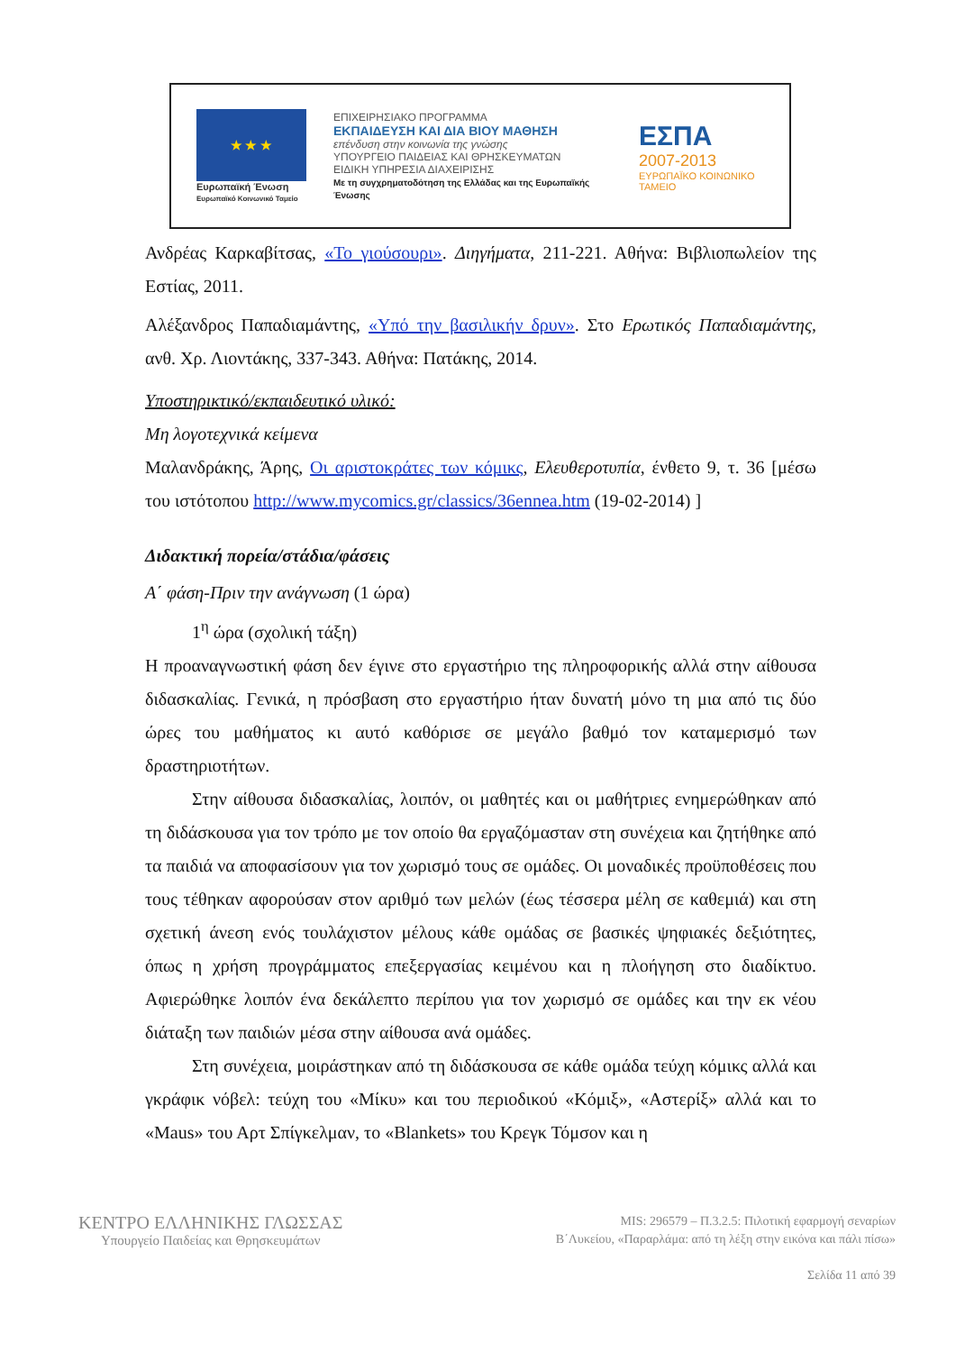★ ★ ★
Ευρωπαϊκή Ένωση
Ευρωπαϊκό Κοινωνικό Ταμείο
ΕΠΙΧΕΙΡΗΣΙΑΚΟ ΠΡΟΓΡΑΜΜΑ
ΕΚΠΑΙΔΕΥΣΗ ΚΑΙ ΔΙΑ ΒΙΟΥ ΜΑΘΗΣΗ
επένδυση στην κοινωνία της γνώσης
ΥΠΟΥΡΓΕΙΟ ΠΑΙΔΕΙΑΣ ΚΑΙ ΘΡΗΣΚΕΥΜΑΤΩΝ
ΕΙΔΙΚΗ ΥΠΗΡΕΣΙΑ ΔΙΑΧΕΙΡΙΣΗΣ
Με τη συγχρηματοδότηση της Ελλάδας και της Ευρωπαϊκής Ένωσης
ΕΣΠΑ
2007-2013
ΕΥΡΩΠΑΪΚΟ ΚΟΙΝΩΝΙΚΟ ΤΑΜΕΙΟ
Ανδρέας Καρκαβίτσας, «Το γιούσουρι». Διηγήματα, 211-221. Αθήνα: Βιβλιοπωλείον της Εστίας, 2011.
Αλέξανδρος Παπαδιαμάντης, «Υπό την βασιλικήν δρυν». Στο Ερωτικός Παπαδιαμάντης, ανθ. Χρ. Λιοντάκης, 337-343. Αθήνα: Πατάκης, 2014.
Υποστηρικτικό/εκπαιδευτικό υλικό:
Μη λογοτεχνικά κείμενα
Μαλανδράκης, Άρης, Οι αριστοκράτες των κόμικς, Ελευθεροτυπία, ένθετο 9, τ. 36 [μέσω του ιστότοπου http://www.mycomics.gr/classics/36ennea.htm (19-02-2014) ]
Διδακτική πορεία/στάδια/φάσεις
Α΄ φάση-Πριν την ανάγνωση (1 ώρα)
1<sup>η</sup> ώρα (σχολική τάξη)
Η προαναγνωστική φάση δεν έγινε στο εργαστήριο της πληροφορικής αλλά στην αίθουσα διδασκαλίας. Γενικά, η πρόσβαση στο εργαστήριο ήταν δυνατή μόνο τη μια από τις δύο ώρες του μαθήματος κι αυτό καθόρισε σε μεγάλο βαθμό τον καταμερισμό των δραστηριοτήτων.
Στην αίθουσα διδασκαλίας, λοιπόν, οι μαθητές και οι μαθήτριες ενημερώθηκαν από τη διδάσκουσα για τον τρόπο με τον οποίο θα εργαζόμασταν στη συνέχεια και ζητήθηκε από τα παιδιά να αποφασίσουν για τον χωρισμό τους σε ομάδες. Οι μοναδικές προϋποθέσεις που τους τέθηκαν αφορούσαν στον αριθμό των μελών (έως τέσσερα μέλη σε καθεμιά) και στη σχετική άνεση ενός τουλάχιστον μέλους κάθε ομάδας σε βασικές ψηφιακές δεξιότητες, όπως η χρήση προγράμματος επεξεργασίας κειμένου και η πλοήγηση στο διαδίκτυο. Αφιερώθηκε λοιπόν ένα δεκάλεπτο περίπου για τον χωρισμό σε ομάδες και την εκ νέου διάταξη των παιδιών μέσα στην αίθουσα ανά ομάδες.
Στη συνέχεια, μοιράστηκαν από τη διδάσκουσα σε κάθε ομάδα τεύχη κόμικς αλλά και γκράφικ νόβελ: τεύχη του «Μίκυ» και του περιοδικού «Κόμιξ», «Αστερίξ» αλλά και το «Maus» του Αρτ Σπίγκελμαν, το «Blankets» του Κρεγκ Τόμσον και η
ΚΕΝΤΡΟ ΕΛΛΗΝΙΚΗΣ ΓΛΩΣΣΑΣ
Υπουργείο Παιδείας και Θρησκευμάτων
MIS: 296579 – Π.3.2.5: Πιλοτική εφαρμογή σεναρίων
Β΄Λυκείου, «Παραρλάμα: από τη λέξη στην εικόνα και πάλι πίσω»
Σελίδα 11 από 39